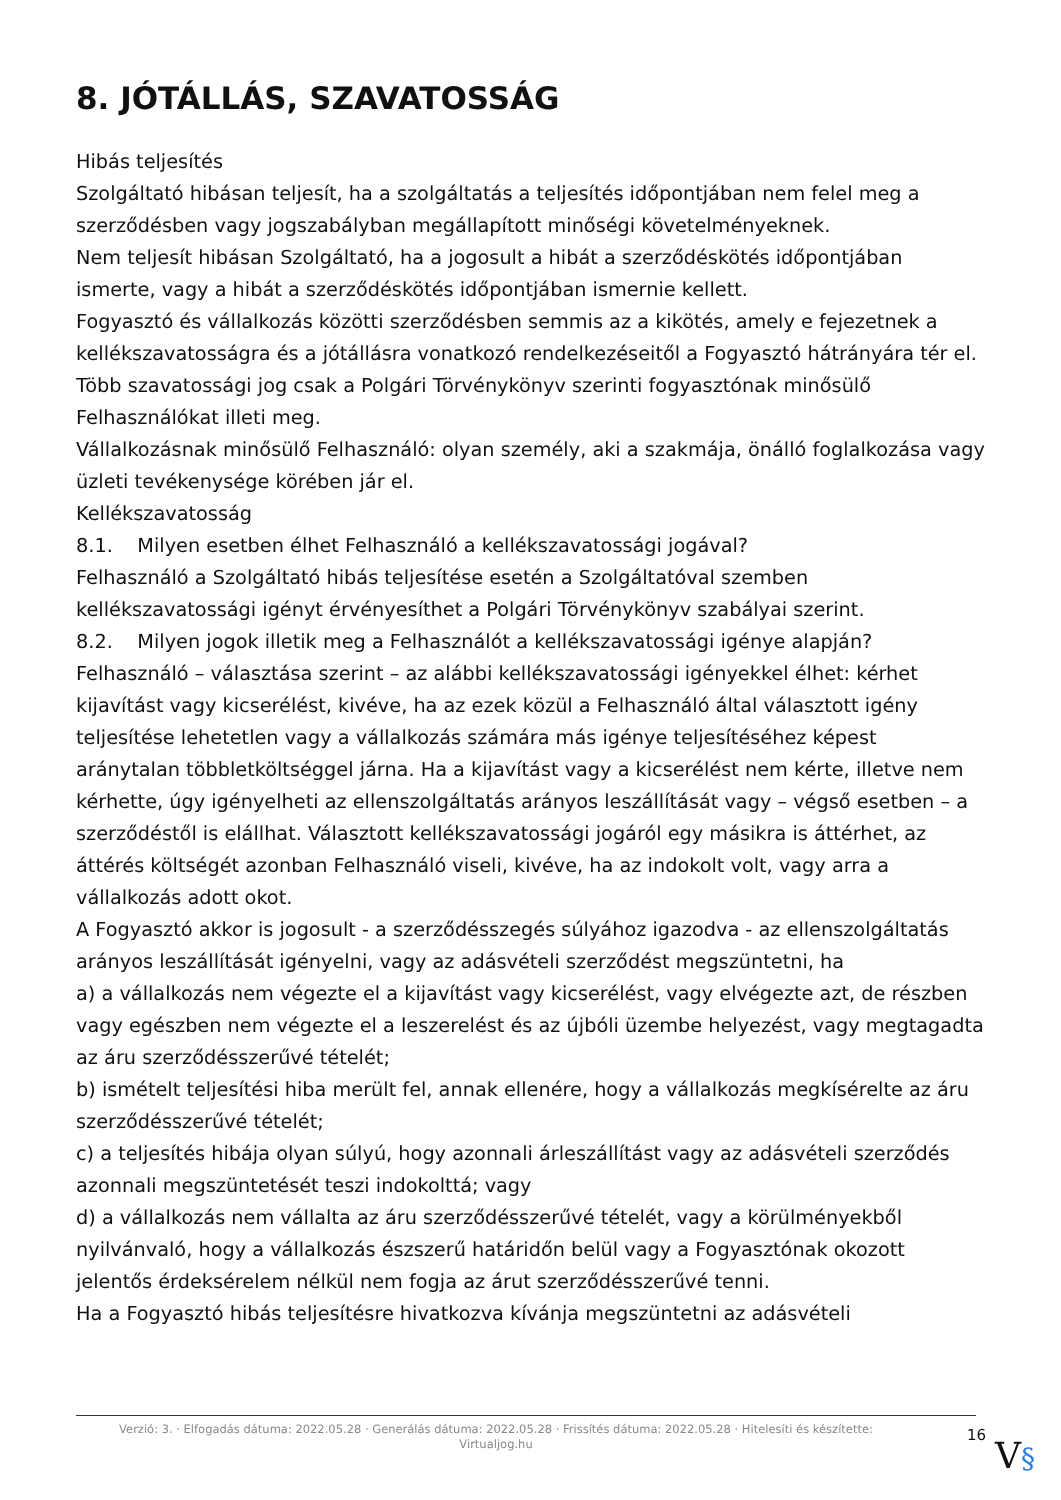8. JÓTÁLLÁS, SZAVATOSSÁG
Hibás teljesítés
Szolgáltató hibásan teljesít, ha a szolgáltatás a teljesítés időpontjában nem felel meg a szerződésben vagy jogszabályban megállapított minőségi követelményeknek.
Nem teljesít hibásan Szolgáltató, ha a jogosult a hibát a szerződéskötés időpontjában ismerte, vagy a hibát a szerződéskötés időpontjában ismernie kellett.
Fogyasztó és vállalkozás közötti szerződésben semmis az a kikötés, amely e fejezetnek a kellékszavatosságra és a jótállásra vonatkozó rendelkezéseitől a Fogyasztó hátrányára tér el.
Több szavatossági jog csak a Polgári Törvénykönyv szerinti fogyasztónak minősülő Felhasználókat illeti meg.
Vállalkozásnak minősülő Felhasználó: olyan személy, aki a szakmája, önálló foglalkozása vagy üzleti tevékenysége körében jár el.
Kellékszavatosság
8.1. Milyen esetben élhet Felhasználó a kellékszavatossági jogával?
Felhasználó a Szolgáltató hibás teljesítése esetén a Szolgáltatóval szemben kellékszavatossági igényt érvényesíthet a Polgári Törvénykönyv szabályai szerint.
8.2. Milyen jogok illetik meg a Felhasználót a kellékszavatossági igénye alapján?
Felhasználó – választása szerint – az alábbi kellékszavatossági igényekkel élhet: kérhet kijavítást vagy kicserélést, kivéve, ha az ezek közül a Felhasználó által választott igény teljesítése lehetetlen vagy a vállalkozás számára más igénye teljesítéséhez képest aránytalan többletköltséggel járna. Ha a kijavítást vagy a kicserélést nem kérte, illetve nem kérhette, úgy igényelheti az ellenszolgáltatás arányos leszállítását vagy – végső esetben – a szerződéstől is elállhat. Választott kellékszavatossági jogáról egy másikra is áttérhet, az áttérés költségét azonban Felhasználó viseli, kivéve, ha az indokolt volt, vagy arra a vállalkozás adott okot.
A Fogyasztó akkor is jogosult - a szerződésszegés súlyához igazodva - az ellenszolgáltatás arányos leszállítását igényelni, vagy az adásvételi szerződést megszüntetni, ha
a) a vállalkozás nem végezte el a kijavítást vagy kicserélést, vagy elvégezte azt, de részben vagy egészben nem végezte el a leszerelést és az újbóli üzembe helyezést, vagy megtagadta az áru szerződésszerűvé tételét;
b) ismételt teljesítési hiba merült fel, annak ellenére, hogy a vállalkozás megkísérelte az áru szerződésszerűvé tételét;
c) a teljesítés hibája olyan súlyú, hogy azonnali árleszállítást vagy az adásvételi szerződés azonnali megszüntetését teszi indokolttá; vagy
d) a vállalkozás nem vállalta az áru szerződésszerűvé tételét, vagy a körülményekből nyilvánvaló, hogy a vállalkozás észszerű határidőn belül vagy a Fogyasztónak okozott jelentős érdeksérelem nélkül nem fogja az árut szerződésszerűvé tenni.
Ha a Fogyasztó hibás teljesítésre hivatkozva kívánja megszüntetni az adásvételi
Verzió: 3. · Elfogadás dátuma: 2022.05.28 · Generálás dátuma: 2022.05.28 · Frissítés dátuma: 2022.05.28 · Hitelesíti és készítette: Virtualjog.hu
16
V§